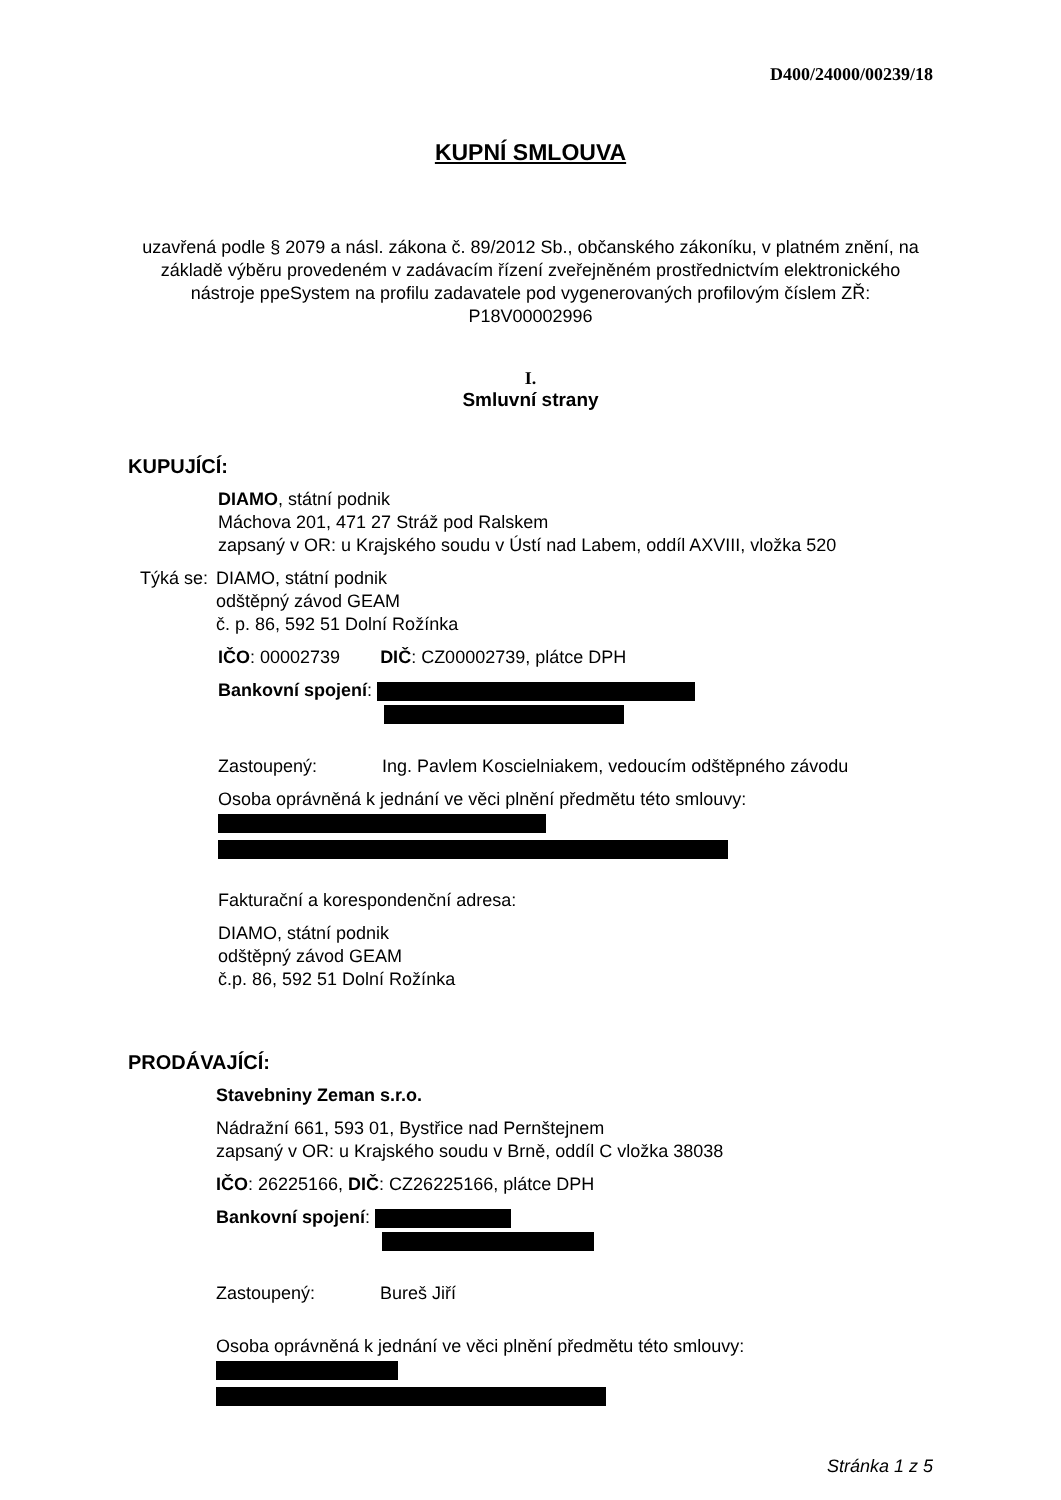D400/24000/00239/18
KUPNÍ SMLOUVA
uzavřená podle § 2079 a násl. zákona č. 89/2012 Sb., občanského zákoníku, v platném znění, na základě výběru provedeném v zadávacím řízení zveřejněném prostřednictvím elektronického nástroje ppeSystem na profilu zadavatele pod vygenerovaných profilovým číslem ZŘ: P18V00002996
I.
Smluvní strany
KUPUJÍCÍ:
DIAMO, státní podnik
Máchova 201, 471 27 Stráž pod Ralskem
zapsaný v OR: u Krajského soudu v Ústí nad Labem, oddíl AXVIII, vložka 520
Týká se: DIAMO, státní podnik
odštěpný závod GEAM
č. p. 86, 592 51 Dolní Rožínka
IČO: 00002739 DIČ: CZ00002739, plátce DPH
Bankovní spojení:
Zastoupený: Ing. Pavlem Koscielniakem, vedoucím odštěpného závodu
Osoba oprávněná k jednání ve věci plnění předmětu této smlouvy:
Fakturační a korespondenční adresa:
DIAMO, státní podnik
odštěpný závod GEAM
č.p. 86, 592 51 Dolní Rožínka
PRODÁVAJÍCÍ:
Stavebniny Zeman s.r.o.
Nádražní 661, 593 01, Bystřice nad Pernštejnem
zapsaný v OR: u Krajského soudu v Brně, oddíl C vložka 38038
IČO: 26225166, DIČ: CZ26225166, plátce DPH
Bankovní spojení:
Zastoupený: Bureš Jiří
Osoba oprávněná k jednání ve věci plnění předmětu této smlouvy:
Stránka 1 z 5